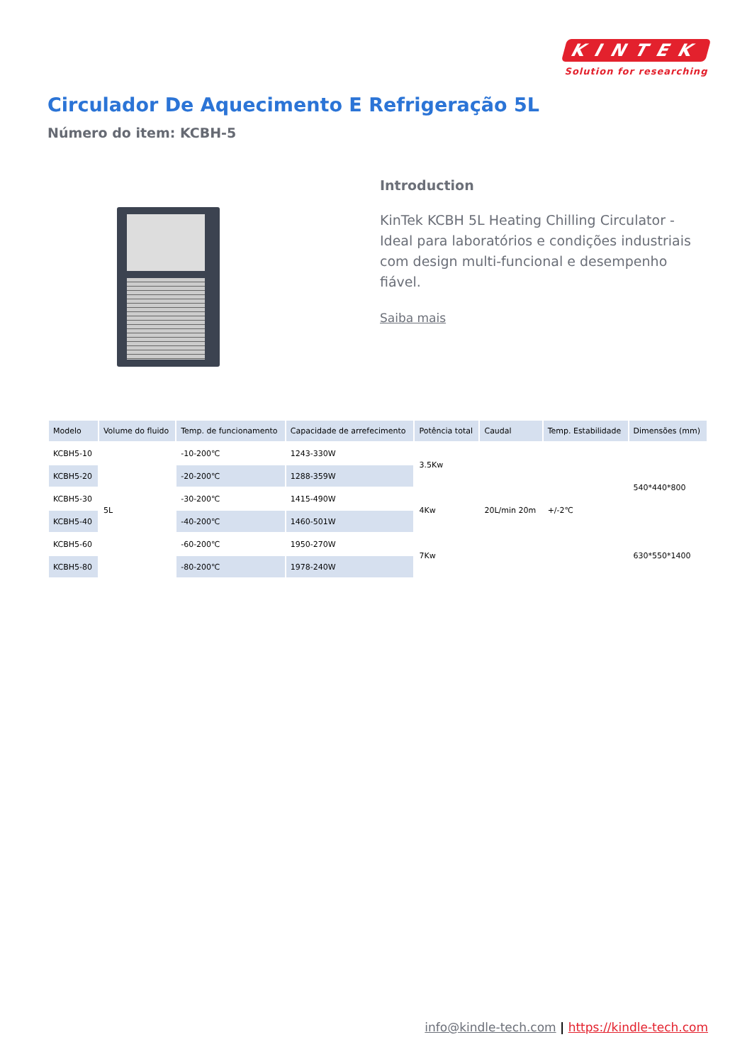KINTEK
Solution for researching
Circulador De Aquecimento E Refrigeração 5L
Número do item: KCBH-5
Introduction
KinTek KCBH 5L Heating Chilling Circulator - Ideal para laboratórios e condições industriais com design multi-funcional e desempenho fiável.
Saiba mais
| Modelo | Volume do fluido | Temp. de funcionamento | Capacidade de arrefecimento | Potência total | Caudal | Temp. Estabilidade | Dimensões (mm) |
| --- | --- | --- | --- | --- | --- | --- | --- |
| KCBH5-10 | 5L | -10-200℃ | 1243-330W | 3.5Kw | 20L/min 20m | +/-2℃ | 540*440*800 |
| KCBH5-20 | | -20-200℃ | 1288-359W | | | | |
| KCBH5-30 | | -30-200℃ | 1415-490W | 4Kw | | | |
| KCBH5-40 | | -40-200℃ | 1460-501W | | | | |
| KCBH5-60 | | -60-200℃ | 1950-270W | 7Kw | | | 630*550*1400 |
| KCBH5-80 | | -80-200℃ | 1978-240W | | | | |
info@kindle-tech.com | https://kindle-tech.com